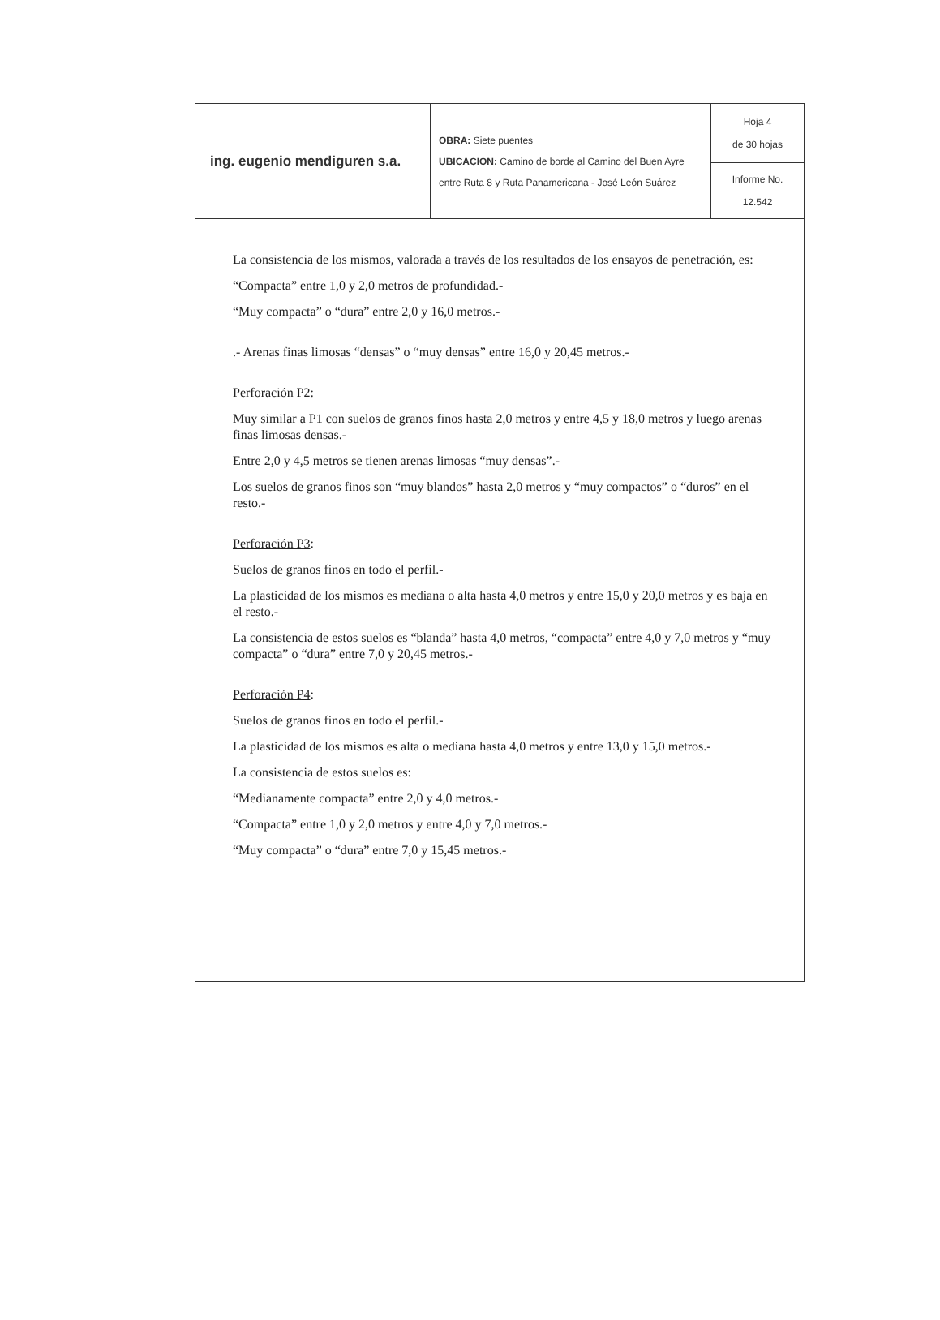| ing. eugenio mendiguren s.a. | OBRA: Siete puentes UBICACION: Camino de borde al Camino del Buen Ayre entre Ruta 8 y Ruta Panamericana - José León Suárez | Hoja 4 de 30 hojas |
| | | Informe No. 12.542 |
La consistencia de los mismos, valorada a través de los resultados de los ensayos de penetración, es:
“Compacta” entre 1,0 y 2,0 metros de profundidad.-
“Muy compacta” o “dura” entre 2,0 y 16,0 metros.-
.- Arenas finas limosas “densas” o “muy densas” entre 16,0 y 20,45 metros.-
Perforación P2:
Muy similar a P1 con suelos de granos finos hasta 2,0 metros y entre 4,5 y 18,0 metros y luego arenas finas limosas densas.-
Entre 2,0 y 4,5 metros se tienen arenas limosas “muy densas”.-
Los suelos de granos finos son “muy blandos” hasta 2,0 metros y “muy compactos” o “duros” en el resto.-
Perforación P3:
Suelos de granos finos en todo el perfil.-
La plasticidad de los mismos es mediana o alta hasta 4,0 metros y entre 15,0 y 20,0 metros y es baja en el resto.-
La consistencia de estos suelos es “blanda” hasta 4,0 metros, “compacta” entre 4,0 y 7,0 metros y “muy compacta” o “dura” entre 7,0 y 20,45 metros.-
Perforación P4:
Suelos de granos finos en todo el perfil.-
La plasticidad de los mismos es alta o mediana hasta 4,0 metros y entre 13,0 y 15,0 metros.-
La consistencia de estos suelos es:
“Medianamente compacta” entre 2,0 y 4,0 metros.-
“Compacta” entre 1,0 y 2,0 metros y entre 4,0 y 7,0 metros.-
“Muy compacta” o “dura” entre 7,0 y 15,45 metros.-